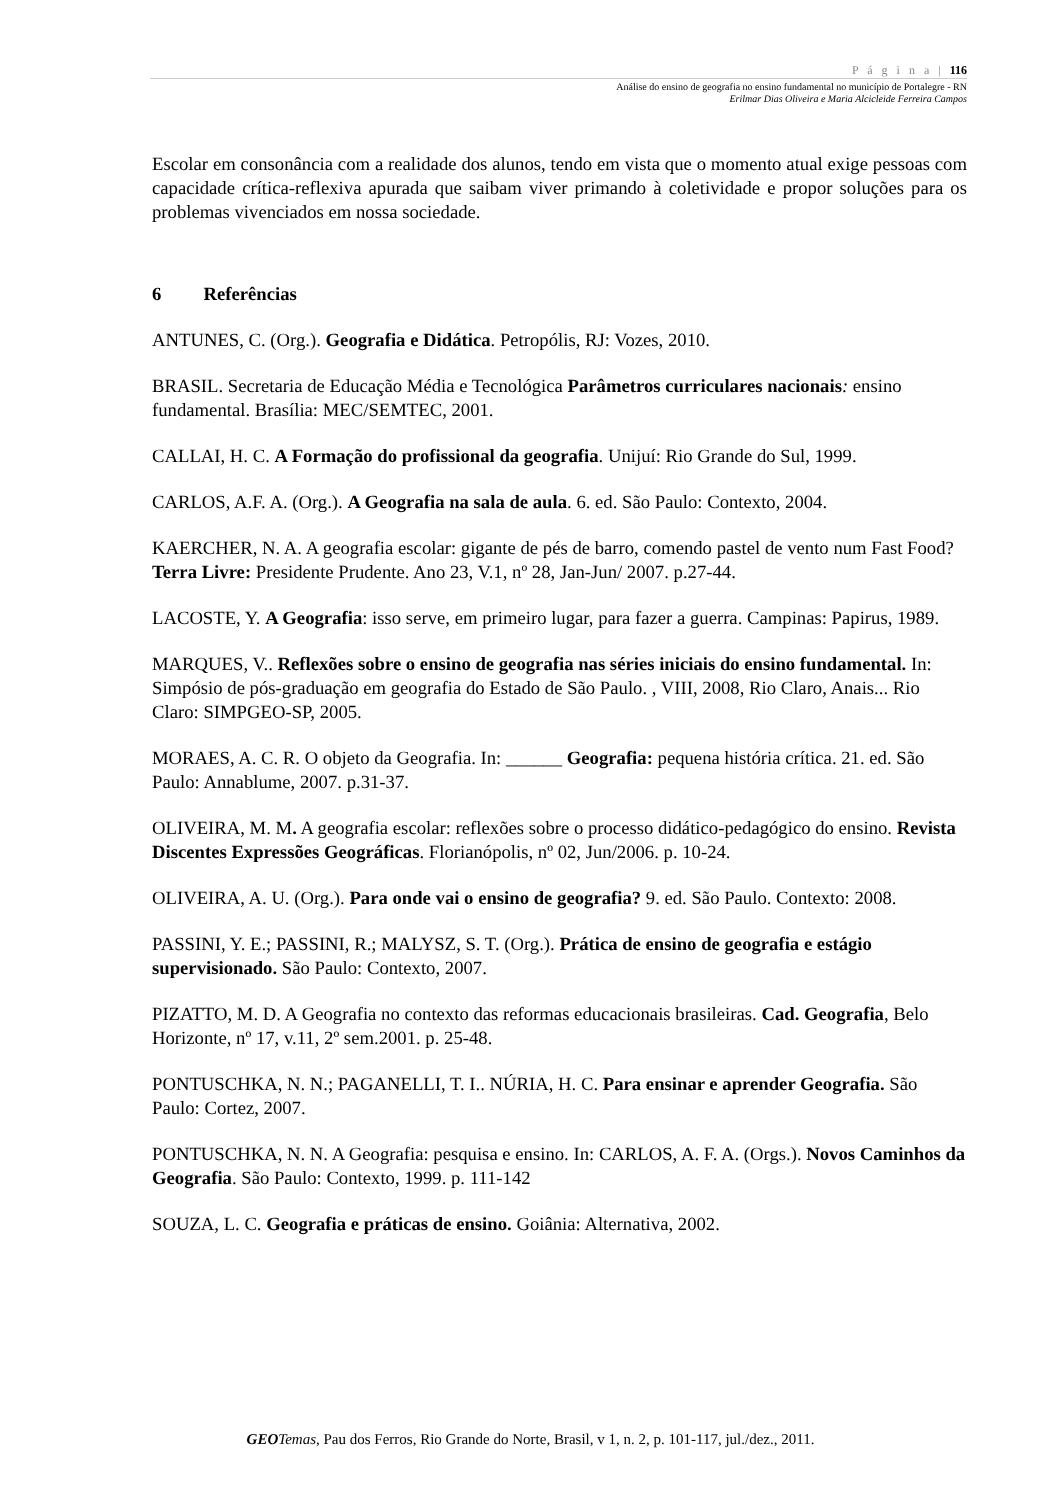P á g i n a | 116
Análise do ensino de geografia no ensino fundamental no município de Portalegre - RN
Erilmar Dias Oliveira e Maria Alcicleide Ferreira Campos
Escolar em consonância com a realidade dos alunos, tendo em vista que o momento atual exige pessoas com capacidade crítica-reflexiva apurada que saibam viver primando à coletividade e propor soluções para os problemas vivenciados em nossa sociedade.
6 Referências
ANTUNES, C. (Org.). Geografia e Didática. Petropólis, RJ: Vozes, 2010.
BRASIL. Secretaria de Educação Média e Tecnológica Parâmetros curriculares nacionais: ensino fundamental. Brasília: MEC/SEMTEC, 2001.
CALLAI, H. C. A Formação do profissional da geografia. Unijuí: Rio Grande do Sul, 1999.
CARLOS, A.F. A. (Org.). A Geografia na sala de aula. 6. ed. São Paulo: Contexto, 2004.
KAERCHER, N. A. A geografia escolar: gigante de pés de barro, comendo pastel de vento num Fast Food? Terra Livre: Presidente Prudente. Ano 23, V.1, nº 28, Jan-Jun/ 2007. p.27-44.
LACOSTE, Y. A Geografia: isso serve, em primeiro lugar, para fazer a guerra. Campinas: Papirus, 1989.
MARQUES, V.. Reflexões sobre o ensino de geografia nas séries iniciais do ensino fundamental. In: Simpósio de pós-graduação em geografia do Estado de São Paulo. , VIII, 2008, Rio Claro, Anais... Rio Claro: SIMPGEO-SP, 2005.
MORAES, A. C. R. O objeto da Geografia. In: ______ Geografia: pequena história crítica. 21. ed. São Paulo: Annablume, 2007. p.31-37.
OLIVEIRA, M. M. A geografia escolar: reflexões sobre o processo didático-pedagógico do ensino. Revista Discentes Expressões Geográficas. Florianópolis, nº 02, Jun/2006. p. 10-24.
OLIVEIRA, A. U. (Org.). Para onde vai o ensino de geografia? 9. ed. São Paulo. Contexto: 2008.
PASSINI, Y. E.; PASSINI, R.; MALYSZ, S. T. (Org.). Prática de ensino de geografia e estágio supervisionado. São Paulo: Contexto, 2007.
PIZATTO, M. D. A Geografia no contexto das reformas educacionais brasileiras. Cad. Geografia, Belo Horizonte, nº 17, v.11, 2º sem.2001. p. 25-48.
PONTUSCHKA, N. N.; PAGANELLI, T. I.. NÚRIA, H. C. Para ensinar e aprender Geografia. São Paulo: Cortez, 2007.
PONTUSCHKA, N. N. A Geografia: pesquisa e ensino. In: CARLOS, A. F. A. (Orgs.). Novos Caminhos da Geografia. São Paulo: Contexto, 1999. p. 111-142
SOUZA, L. C. Geografia e práticas de ensino. Goiânia: Alternativa, 2002.
GEO Temas, Pau dos Ferros, Rio Grande do Norte, Brasil, v 1, n. 2, p. 101-117, jul./dez., 2011.